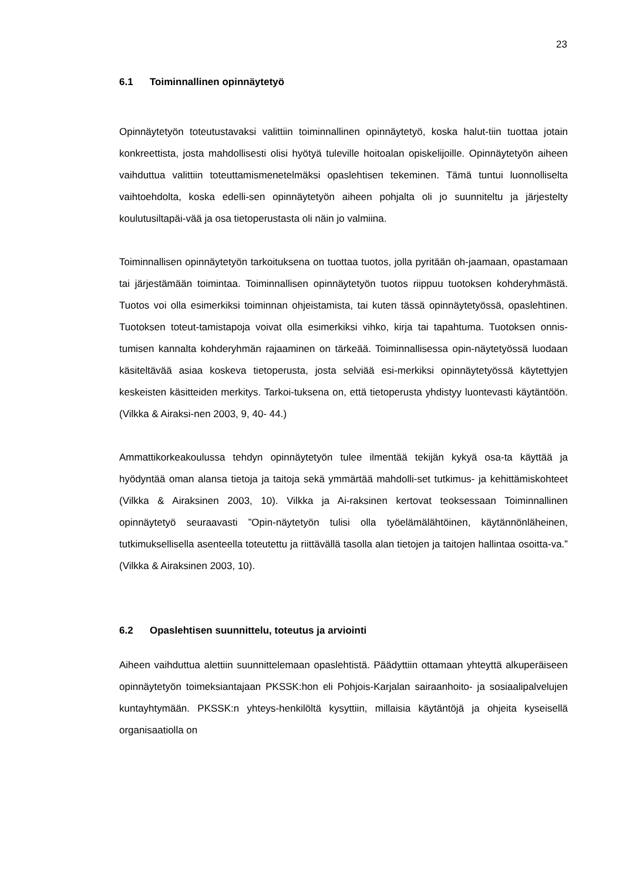23
6.1 Toiminnallinen opinnäytetyö
Opinnäytetyön toteutustavaksi valittiin toiminnallinen opinnäytetyö, koska halut-tiin tuottaa jotain konkreettista, josta mahdollisesti olisi hyötyä tuleville hoitoalan opiskelijoille. Opinnäytetyön aiheen vaihduttua valittiin toteuttamismenetelmäksi opaslehtisen tekeminen. Tämä tuntui luonnolliselta vaihtoehdolta, koska edelli-sen opinnäytetyön aiheen pohjalta oli jo suunniteltu ja järjestelty koulutusiltapäi-vää ja osa tietoperustasta oli näin jo valmiina.
Toiminnallisen opinnäytetyön tarkoituksena on tuottaa tuotos, jolla pyritään oh-jaamaan, opastamaan tai järjestämään toimintaa. Toiminnallisen opinnäytetyön tuotos riippuu tuotoksen kohderyhmästä. Tuotos voi olla esimerkiksi toiminnan ohjeistamista, tai kuten tässä opinnäytetyössä, opaslehtinen. Tuotoksen toteut-tamistapoja voivat olla esimerkiksi vihko, kirja tai tapahtuma. Tuotoksen onnis-tumisen kannalta kohderyhmän rajaaminen on tärkeää. Toiminnallisessa opin-näytetyössä luodaan käsiteltävää asiaa koskeva tietoperusta, josta selviää esi-merkiksi opinnäytetyössä käytettyjen keskeisten käsitteiden merkitys. Tarkoi-tuksena on, että tietoperusta yhdistyy luontevasti käytäntöön. (Vilkka & Airaksi-nen 2003, 9, 40- 44.)
Ammattikorkeakoulussa tehdyn opinnäytetyön tulee ilmentää tekijän kykyä osa-ta käyttää ja hyödyntää oman alansa tietoja ja taitoja sekä ymmärtää mahdolli-set tutkimus- ja kehittämiskohteet (Vilkka & Airaksinen 2003, 10). Vilkka ja Ai-raksinen kertovat teoksessaan Toiminnallinen opinnäytetyö seuraavasti ”Opin-näytetyön tulisi olla työelämälähtöinen, käytännönläheinen, tutkimuksellisella asenteella toteutettu ja riittävällä tasolla alan tietojen ja taitojen hallintaa osoitta-va.” (Vilkka & Airaksinen 2003, 10).
6.2 Opaslehtisen suunnittelu, toteutus ja arviointi
Aiheen vaihduttua alettiin suunnittelemaan opaslehtistä. Päädyttiin ottamaan yhteyttä alkuperäiseen opinnäytetyön toimeksiantajaan PKSSK:hon eli Pohjois-Karjalan sairaanhoito- ja sosiaalipalvelujen kuntayhtymään. PKSSK:n yhteys-henkilöltä kysyttiin, millaisia käytäntöjä ja ohjeita kyseisellä organisaatiolla on